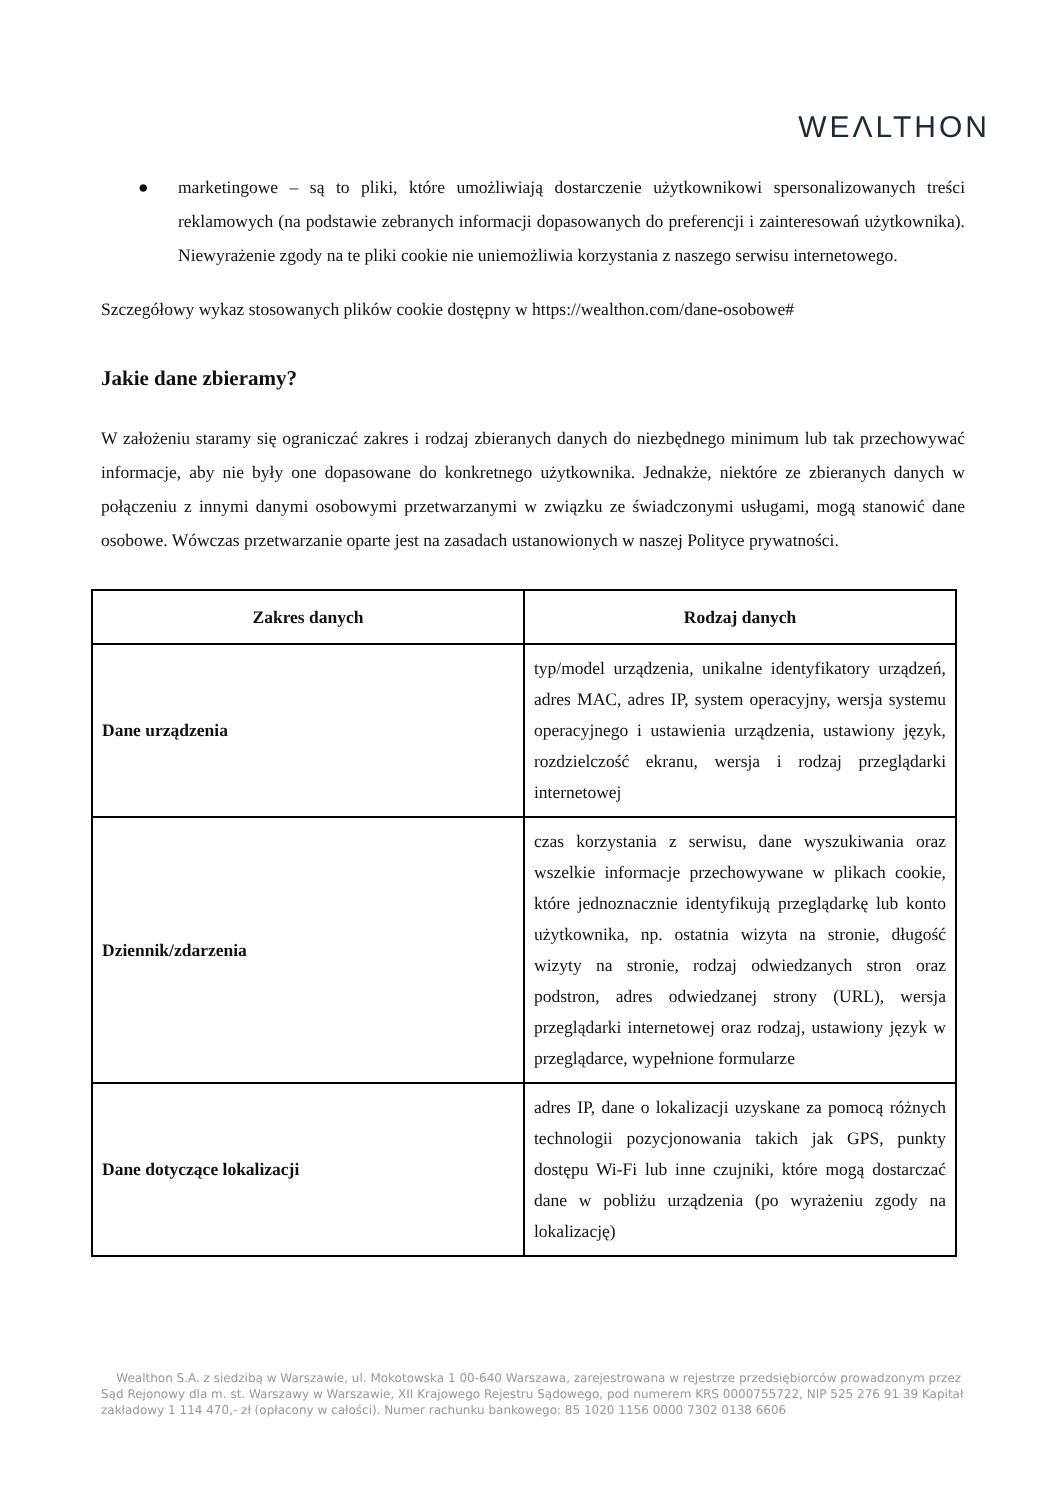WEΛLTHON
● marketingowe – są to pliki, które umożliwiają dostarczenie użytkownikowi spersonalizowanych treści reklamowych (na podstawie zebranych informacji dopasowanych do preferencji i zainteresowań użytkownika). Niewyrażenie zgody na te pliki cookie nie uniemożliwia korzystania z naszego serwisu internetowego.
Szczegółowy wykaz stosowanych plików cookie dostępny w https://wealthon.com/dane-osobowe#
Jakie dane zbieramy?
W założeniu staramy się ograniczać zakres i rodzaj zbieranych danych do niezbędnego minimum lub tak przechowywać informacje, aby nie były one dopasowane do konkretnego użytkownika. Jednakże, niektóre ze zbieranych danych w połączeniu z innymi danymi osobowymi przetwarzanymi w związku ze świadczonymi usługami, mogą stanowić dane osobowe. Wówczas przetwarzanie oparte jest na zasadach ustanowionych w naszej Polityce prywatności.
| Zakres danych | Rodzaj danych |
| --- | --- |
| Dane urządzenia | typ/model urządzenia, unikalne identyfikatory urządzeń, adres MAC, adres IP, system operacyjny, wersja systemu operacyjnego i ustawienia urządzenia, ustawiony język, rozdzielczość ekranu, wersja i rodzaj przeglądarki internetowej |
| Dziennik/zdarzenia | czas korzystania z serwisu, dane wyszukiwania oraz wszelkie informacje przechowywane w plikach cookie, które jednoznacznie identyfikują przeglądarkę lub konto użytkownika, np. ostatnia wizyta na stronie, długość wizyty na stronie, rodzaj odwiedzanych stron oraz podstron, adres odwiedzanej strony (URL), wersja przeglądarki internetowej oraz rodzaj, ustawiony język w przeglądarce, wypełnione formularze |
| Dane dotyczące lokalizacji | adres IP, dane o lokalizacji uzyskane za pomocą różnych technologii pozycjonowania takich jak GPS, punkty dostępu Wi-Fi lub inne czujniki, które mogą dostarczać dane w pobliżu urządzenia (po wyrażeniu zgody na lokalizację) |
Wealthon S.A. z siedzibą w Warszawie, ul. Mokotowska 1 00-640 Warszawa, zarejestrowana w rejestrze przedsiębiorców prowadzonym przez Sąd Rejonowy dla m. st. Warszawy w Warszawie, XII Krajowego Rejestru Sądowego, pod numerem KRS 0000755722, NIP 525 276 91 39 Kapitał zakładowy 1 114 470,- zł (opłacony w całości). Numer rachunku bankowego: 85 1020 1156 0000 7302 0138 6606